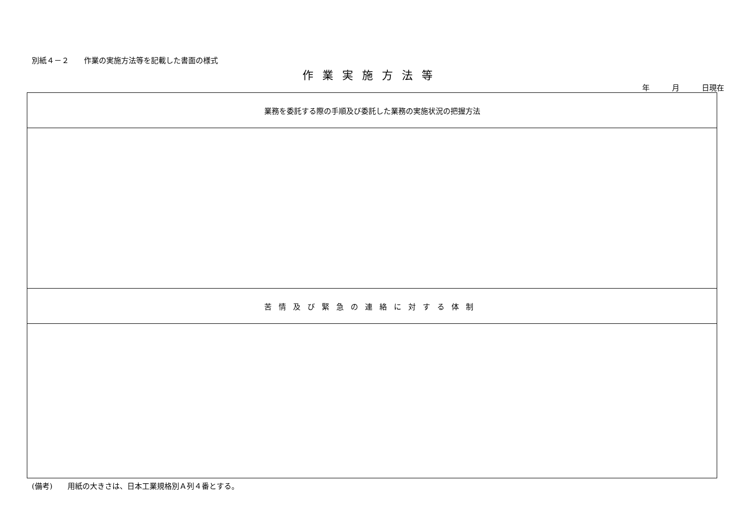別紙４－２　　作業の実施方法等を記載した書面の様式
作業実施方法等
年　　　月　　　日現在
| 業務を委託する際の手順及び委託した業務の実施状況の把握方法 |
| 苦情及び緊急の連絡に対する体制 |
(備考)　　用紙の大きさは、日本工業規格別Ａ列４番とする。